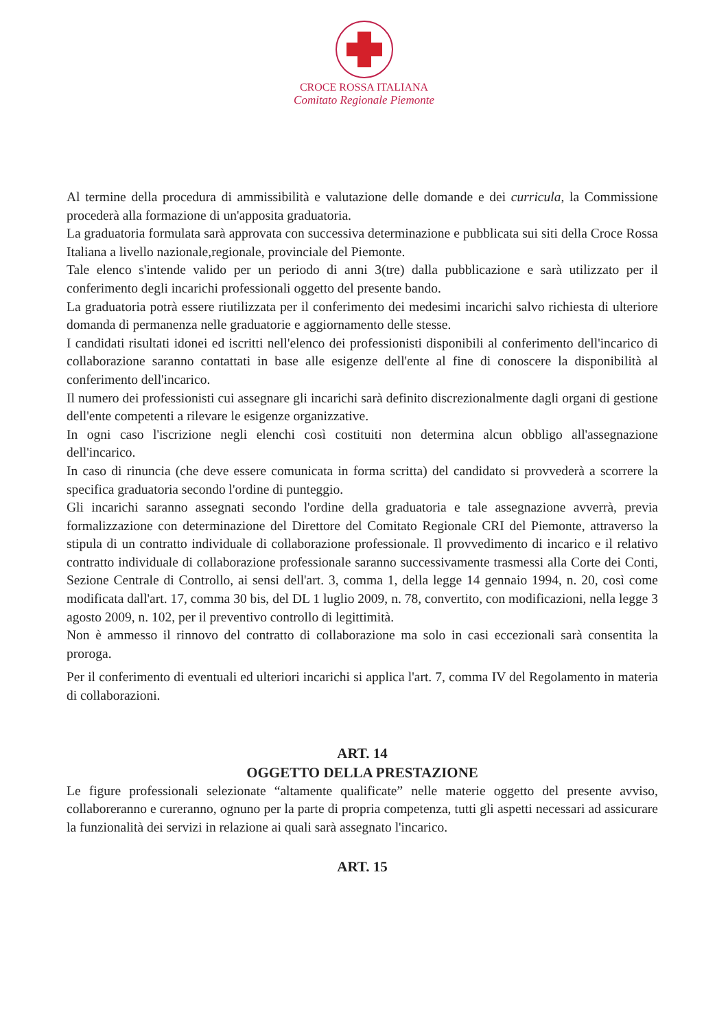CROCE ROSSA ITALIANA
Comitato Regionale Piemonte
Al termine della procedura di ammissibilità e valutazione delle domande e dei curricula, la Commissione procederà alla formazione di un'apposita graduatoria.
La graduatoria formulata sarà approvata con successiva determinazione e pubblicata sui siti della Croce Rossa Italiana a livello nazionale,regionale, provinciale del Piemonte.
Tale elenco s'intende valido per un periodo di anni 3(tre) dalla pubblicazione e sarà utilizzato per il conferimento degli incarichi professionali oggetto del presente bando.
La graduatoria potrà essere riutilizzata per il conferimento dei medesimi incarichi salvo richiesta di ulteriore domanda di permanenza nelle graduatorie e aggiornamento delle stesse.
I candidati risultati idonei ed iscritti nell'elenco dei professionisti disponibili al conferimento dell'incarico di collaborazione saranno contattati in base alle esigenze dell'ente al fine di conoscere la disponibilità al conferimento dell'incarico.
Il numero dei professionisti cui assegnare gli incarichi sarà definito discrezionalmente dagli organi di gestione dell'ente competenti a rilevare le esigenze organizzative.
In ogni caso l'iscrizione negli elenchi così costituiti non determina alcun obbligo all'assegnazione dell'incarico.
In caso di rinuncia (che deve essere comunicata in forma scritta) del candidato si provvederà a scorrere la specifica graduatoria secondo l'ordine di punteggio.
Gli incarichi saranno assegnati secondo l'ordine della graduatoria e tale assegnazione avverrà, previa formalizzazione con determinazione del Direttore del Comitato Regionale CRI del Piemonte, attraverso la stipula di un contratto individuale di collaborazione professionale. Il provvedimento di incarico e il relativo contratto individuale di collaborazione professionale saranno successivamente trasmessi alla Corte dei Conti, Sezione Centrale di Controllo, ai sensi dell'art. 3, comma 1, della legge 14 gennaio 1994, n. 20, così come modificata dall'art. 17, comma 30 bis, del DL 1 luglio 2009, n. 78, convertito, con modificazioni, nella legge 3 agosto 2009, n. 102, per il preventivo controllo di legittimità.
Non è ammesso il rinnovo del contratto di collaborazione ma solo in casi eccezionali sarà consentita la proroga.
Per il conferimento di eventuali ed ulteriori incarichi si applica l'art. 7, comma IV del Regolamento in materia di collaborazioni.
ART. 14
OGGETTO DELLA PRESTAZIONE
Le figure professionali selezionate “altamente qualificate” nelle materie oggetto del presente avviso, collaboreranno e cureranno, ognuno per la parte di propria competenza, tutti gli aspetti necessari ad assicurare la funzionalità dei servizi in relazione ai quali sarà assegnato l'incarico.
ART. 15